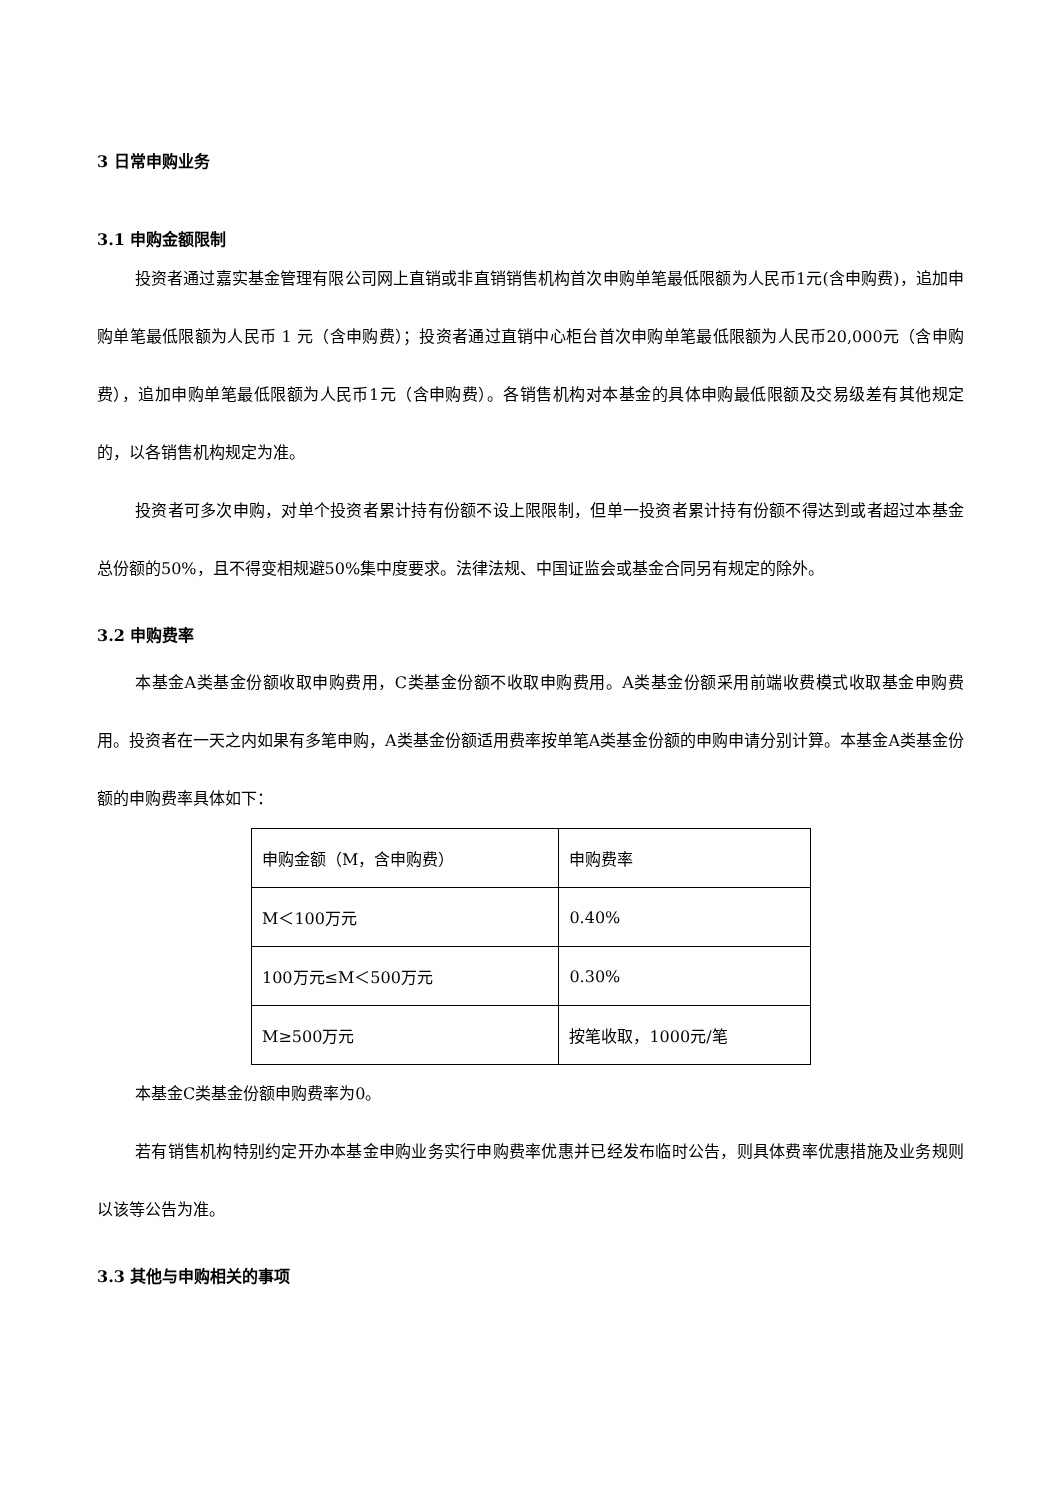3 日常申购业务
3.1 申购金额限制
投资者通过嘉实基金管理有限公司网上直销或非直销销售机构首次申购单笔最低限额为人民币1元(含申购费)，追加申购单笔最低限额为人民币 1 元（含申购费）；投资者通过直销中心柜台首次申购单笔最低限额为人民币20,000元（含申购费），追加申购单笔最低限额为人民币1元（含申购费）。各销售机构对本基金的具体申购最低限额及交易级差有其他规定的，以各销售机构规定为准。
投资者可多次申购，对单个投资者累计持有份额不设上限限制，但单一投资者累计持有份额不得达到或者超过本基金总份额的50%，且不得变相规避50%集中度要求。法律法规、中国证监会或基金合同另有规定的除外。
3.2 申购费率
本基金A类基金份额收取申购费用，C类基金份额不收取申购费用。A类基金份额采用前端收费模式收取基金申购费用。投资者在一天之内如果有多笔申购，A类基金份额适用费率按单笔A类基金份额的申购申请分别计算。本基金A类基金份额的申购费率具体如下：
| 申购金额（M，含申购费） | 申购费率 |
| M＜100万元 | 0.40% |
| 100万元≤M＜500万元 | 0.30% |
| M≥500万元 | 按笔收取，1000元/笔 |
本基金C类基金份额申购费率为0。
若有销售机构特别约定开办本基金申购业务实行申购费率优惠并已经发布临时公告，则具体费率优惠措施及业务规则以该等公告为准。
3.3 其他与申购相关的事项